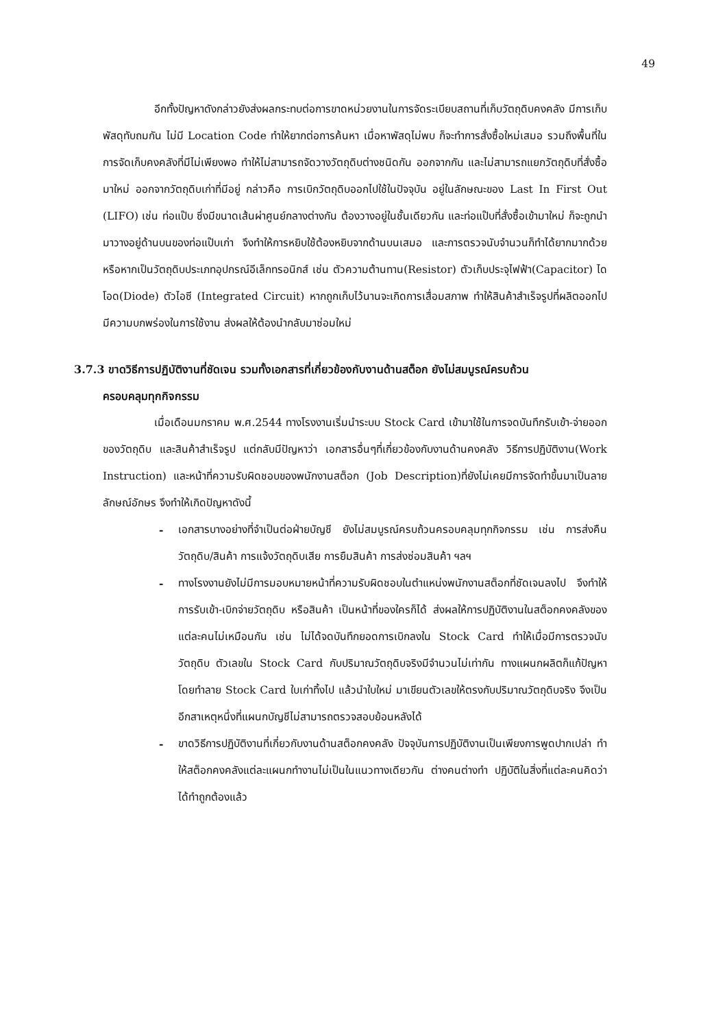49
อีกทั้งปัญหาดังกล่าวยังส่งผลกระทบต่อการขาดหน่วยงานในการจัดระเบียบสถานที่เก็บวัตถุดิบคงคลัง มีการเก็บพัสดุทับถมกัน ไม่มี Location Code ทำให้ยากต่อการค้นหา เมื่อหาพัสดุไม่พบ ก็จะทำการสั่งซื้อใหม่เสมอ รวมถึงพื้นที่ในการจัดเก็บคงคลังที่มีไม่เพียงพอ ทำให้ไม่สามารถจัดวางวัตถุดิบต่างชนิดกัน ออกจากกัน และไม่สามารถแยกวัตถุดิบที่สั่งซื้อมาใหม่ ออกจากวัตถุดิบเก่าที่มีอยู่ กล่าวคือ การเบิกวัตถุดิบออกไปใช้ในปัจจุบัน อยู่ในลักษณะของ Last In First Out (LIFO) เช่น ท่อแป๊บ ซึ่งมีขนาดเส้นผ่าศูนย์กลางต่างกัน ต้องวางอยู่ในชั้นเดียวกัน และท่อแป๊บที่สั่งซื้อเข้ามาใหม่ ก็จะถูกนำมาวางอยู่ด้านบนของท่อแป๊บเก่า จึงทำให้การหยิบใช้ต้องหยิบจากด้านบนเสมอ และการตรวจนับจำนวนก็ทำได้ยากมากด้วย หรือหากเป็นวัตถุดิบประเภทอุปกรณ์อีเล็กทรอนิกส์ เช่น ตัวความต้านทาน(Resistor) ตัวเก็บประจุไฟฟ้า(Capacitor) ไดโอด(Diode) ตัวไอซี (Integrated Circuit) หากถูกเก็บไว้นานจะเกิดการเสื่อมสภาพ ทำให้สินค้าสำเร็จรูปที่ผลิตออกไป มีความบกพร่องในการใช้งาน ส่งผลให้ต้องนำกลับมาซ่อมใหม่
3.7.3 ขาดวิธีการปฏิบัติงานที่ชัดเจน รวมทั้งเอกสารที่เกี่ยวข้องกับงานด้านสต็อก ยังไม่สมบูรณ์ครบถ้วน
ครอบคลุมทุกกิจกรรม
เมื่อเดือนมกราคม พ.ศ.2544 ทางโรงงานเริ่มนำระบบ Stock Card เข้ามาใช้ในการจดบันทึกรับเข้า-จ่ายออกของวัตถุดิบ และสินค้าสำเร็จรูป แต่กลับมีปัญหาว่า เอกสารอื่นๆที่เกี่ยวข้องกับงานด้านคงคลัง วิธีการปฏิบัติงาน(Work Instruction) และหน้าที่ความรับผิดชอบของพนักงานสต็อก (Job Description)ที่ยังไม่เคยมีการจัดทำขึ้นมาเป็นลายลักษณ์อักษร จึงทำให้เกิดปัญหาดังนี้
- เอกสารบางอย่างที่จำเป็นต่อฝ่ายบัญชี ยังไม่สมบูรณ์ครบถ้วนครอบคลุมทุกกิจกรรม เช่น การส่งคืนวัตถุดิบ/สินค้า การแจ้งวัตถุดิบเสีย การยืมสินค้า การส่งซ่อมสินค้า ฯลฯ
- ทางโรงงานยังไม่มีการมอบหมายหน้าที่ความรับผิดชอบในตำแหน่งพนักงานสต็อกที่ชัดเจนลงไป จึงทำให้การรับเข้า-เบิกจ่ายวัตถุดิบ หรือสินค้า เป็นหน้าที่ของใครก็ได้ ส่งผลให้การปฏิบัติงานในสต็อกคงคลังของแต่ละคนไม่เหมือนกัน เช่น ไม่ได้จดบันทึกยอดการเบิกลงใน Stock Card ทำให้เมื่อมีการตรวจนับวัตถุดิบ ตัวเลขใน Stock Card กับปริมาณวัตถุดิบจริงมีจำนวนไม่เท่ากัน ทางแผนกผลิตก็แก้ปัญหาโดยทำลาย Stock Card ใบเก่าทิ้งไป แล้วนำใบใหม่ มาเขียนตัวเลขให้ตรงกับปริมาณวัตถุดิบจริง จึงเป็นอีกสาเหตุหนึ่งที่แผนกบัญชีไม่สามารถตรวจสอบย้อนหลังได้
- ขาดวิธีการปฏิบัติงานที่เกี่ยวกับงานด้านสต็อกคงคลัง ปัจจุบันการปฏิบัติงานเป็นเพียงการพูดปากเปล่า ทำให้สต็อกคงคลังแต่ละแผนกทำงานไม่เป็นในแนวทางเดียวกัน ต่างคนต่างทำ ปฏิบัติในสิ่งที่แต่ละคนคิดว่าได้ทำถูกต้องแล้ว